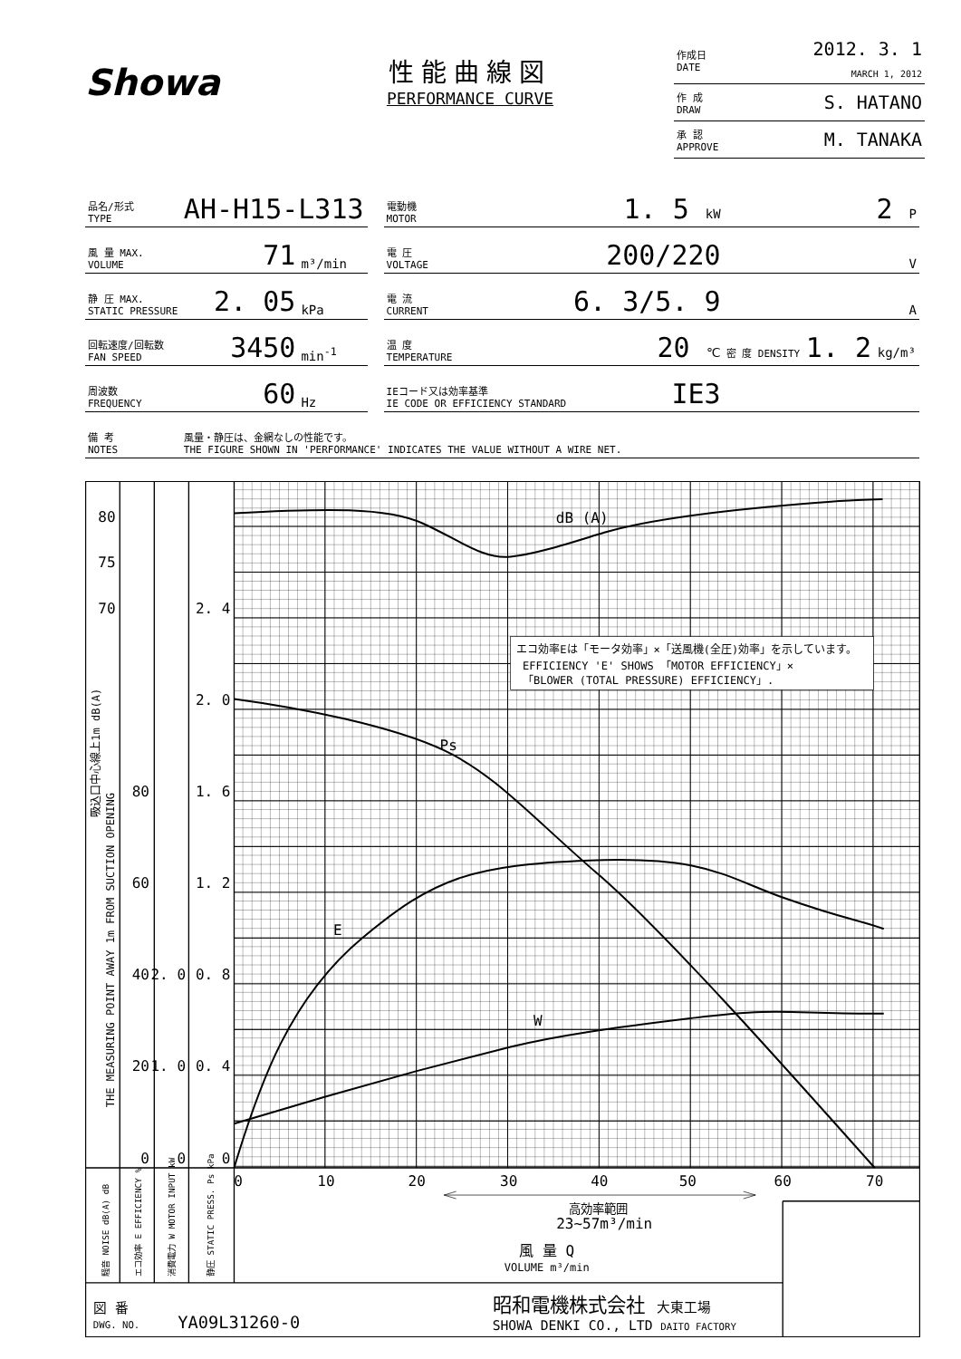Showa
性能曲線図
PERFORMANCE CURVE
| 作成日 DATE | 2012. 3. 1 MARCH 1, 2012 |
| 作 成 DRAW | S. HATANO |
| 承 認 APPROVE | M. TANAKA |
| 品名/形式 TYPE | AH-H15-L313 | | | 電動機 MOTOR | 1. 5 kW | 2 P |
| 風 量 MAX. VOLUME | 71 | m³/min | | 電 圧 VOLTAGE | 200/220 | V |
| 静 圧 MAX. STATIC PRESSURE | 2. 05 | kPa | | 電 流 CURRENT | 6. 3/5. 9 | A |
| 回転速度/回転数 FAN SPEED | 3450 | min<sup>-1</sup> | | 温 度 TEMPERATURE | 20 ℃ | 密 度 DENSITY 1. 2 kg/m³ |
| 周波数 FREQUENCY | 60 | Hz | | IEコード又は効率基準 IE CODE OR EFFICIENCY STANDARD | IE3 | |
| 備 考 NOTES | 風量・静圧は、金網なしの性能です。 THE FIGURE SHOWN IN 'PERFORMANCE' INDICATES THE VALUE WITHOUT A WIRE NET. | | | | | |
エコ効率Eは「モータ効率」×「送風機(全圧)効率」を示しています。
EFFICIENCY 'E' SHOWS 「MOTOR EFFICIENCY」×
「BLOWER (TOTAL PRESSURE) EFFICIENCY」.
dB (A)
Ps
E
W
80
75
70
80
60
40
20
0
2. 0
1. 0
0
2. 4
2. 0
1. 6
1. 2
0. 8
0. 4
0
0
10
20
30
40
50
60
70
高効率範囲
23~57m³/min
風 量 Q
VOLUME m³/min
THE MEASURING POINT AWAY 1m FROM SUCTION OPENING
吸込口中心線上1m dB(A)
騒音 NOISE dB(A) dB
エコ効率 E EFFICIENCY %
消費電力 W MOTOR INPUT kW
静圧 STATIC PRESS. Ps kPa
図 番
DWG. NO.
YA09L31260-0
昭和電機株式会社 大東工場
SHOWA DENKI CO., LTD DAITO FACTORY